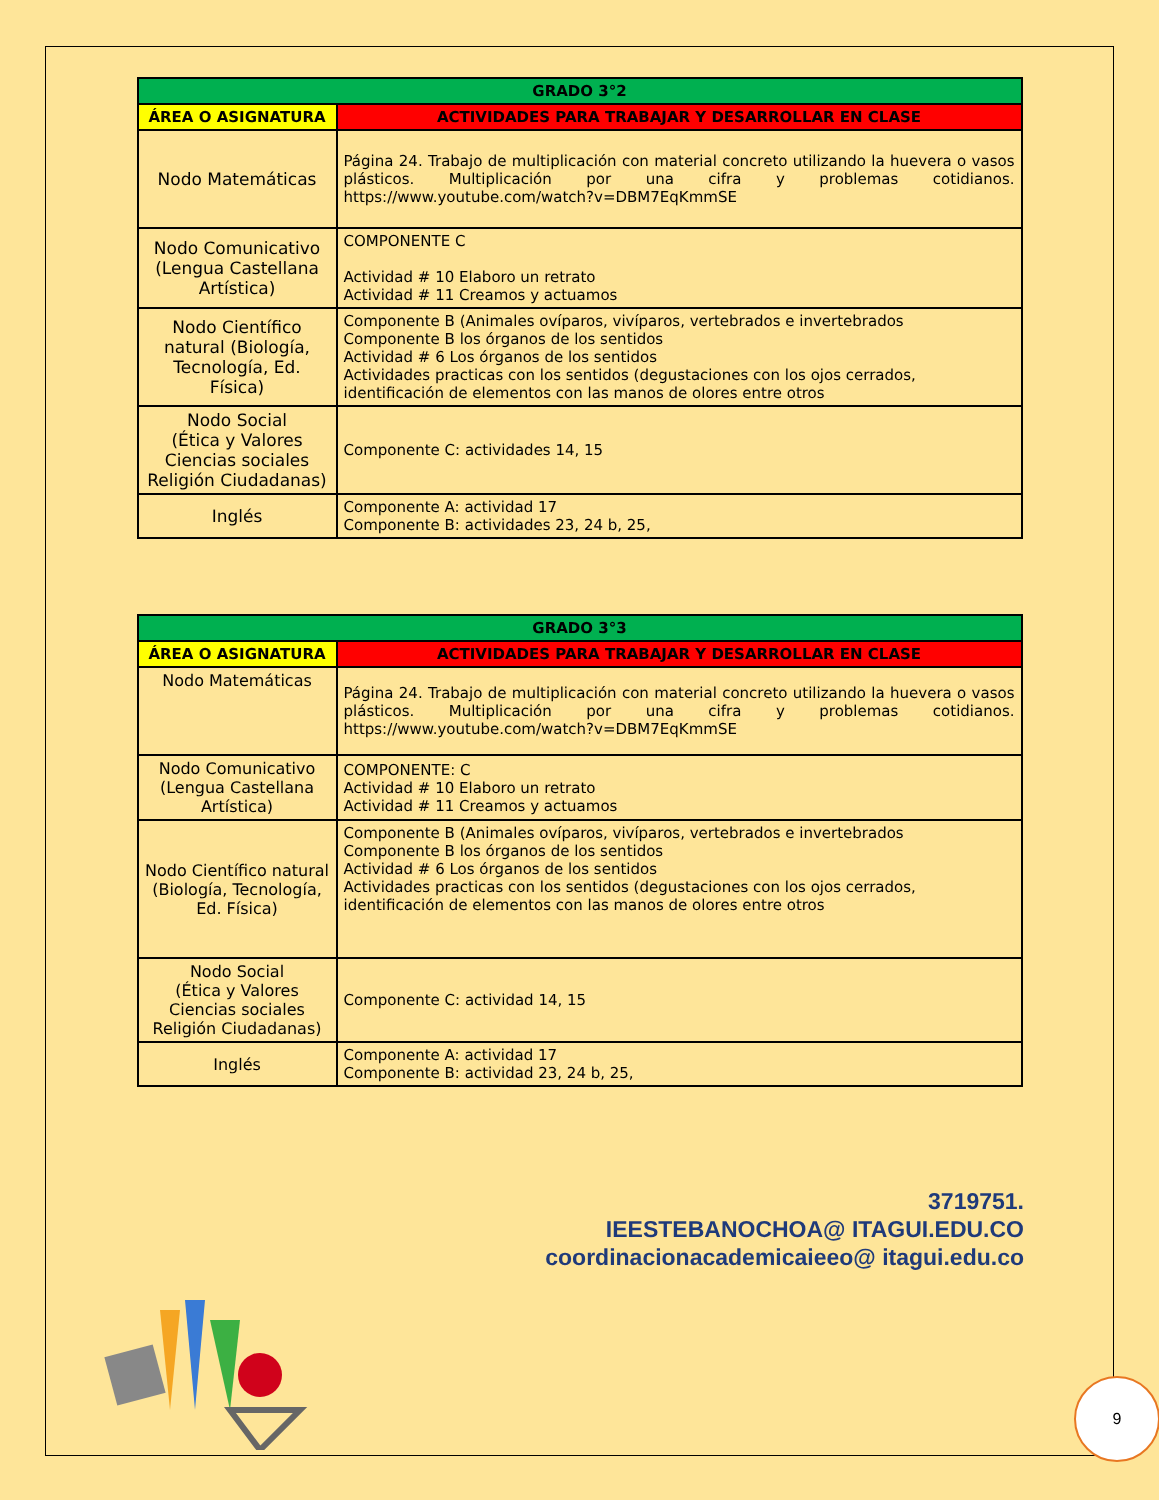| GRADO 3°2 | |
| --- | --- |
| ÁREA O ASIGNATURA | ACTIVIDADES PARA TRABAJAR Y DESARROLLAR EN CLASE |
| Nodo Matemáticas | Página 24. Trabajo de multiplicación con material concreto utilizando la huevera o vasos plásticos. Multiplicación por una cifra y problemas cotidianos. https://www.youtube.com/watch?v=DBM7EqKmmSE |
| Nodo Comunicativo (Lengua Castellana Artística) | COMPONENTE C Actividad # 10 Elaboro un retrato Actividad # 11 Creamos y actuamos |
| Nodo Científico natural (Biología, Tecnología, Ed. Física) | Componente B (Animales ovíparos, vivíparos, vertebrados e invertebrados Componente B los órganos de los sentidos Actividad # 6 Los órganos de los sentidos Actividades practicas con los sentidos (degustaciones con los ojos cerrados, identificación de elementos con las manos de olores entre otros |
| Nodo Social (Ética y Valores Ciencias sociales Religión Ciudadanas) | Componente C: actividades 14, 15 |
| Inglés | Componente A: actividad 17 Componente B: actividades 23, 24 b, 25, |
| GRADO 3°3 | |
| --- | --- |
| ÁREA O ASIGNATURA | ACTIVIDADES PARA TRABAJAR Y DESARROLLAR EN CLASE |
| Nodo Matemáticas | Página 24. Trabajo de multiplicación con material concreto utilizando la huevera o vasos plásticos. Multiplicación por una cifra y problemas cotidianos. https://www.youtube.com/watch?v=DBM7EqKmmSE |
| Nodo Comunicativo (Lengua Castellana Artística) | COMPONENTE: C Actividad # 10 Elaboro un retrato Actividad # 11 Creamos y actuamos |
| Nodo Científico natural (Biología, Tecnología, Ed. Física) | Componente B (Animales ovíparos, vivíparos, vertebrados e invertebrados Componente B los órganos de los sentidos Actividad # 6 Los órganos de los sentidos Actividades practicas con los sentidos (degustaciones con los ojos cerrados, identificación de elementos con las manos de olores entre otros |
| Nodo Social (Ética y Valores Ciencias sociales Religión Ciudadanas) | Componente C: actividad 14, 15 |
| Inglés | Componente A: actividad 17 Componente B: actividad 23, 24 b, 25, |
3719751.
IEESTEBANOCHOA@ ITAGUI.EDU.CO
coordinacionacademicaieeo@ itagui.edu.co
9